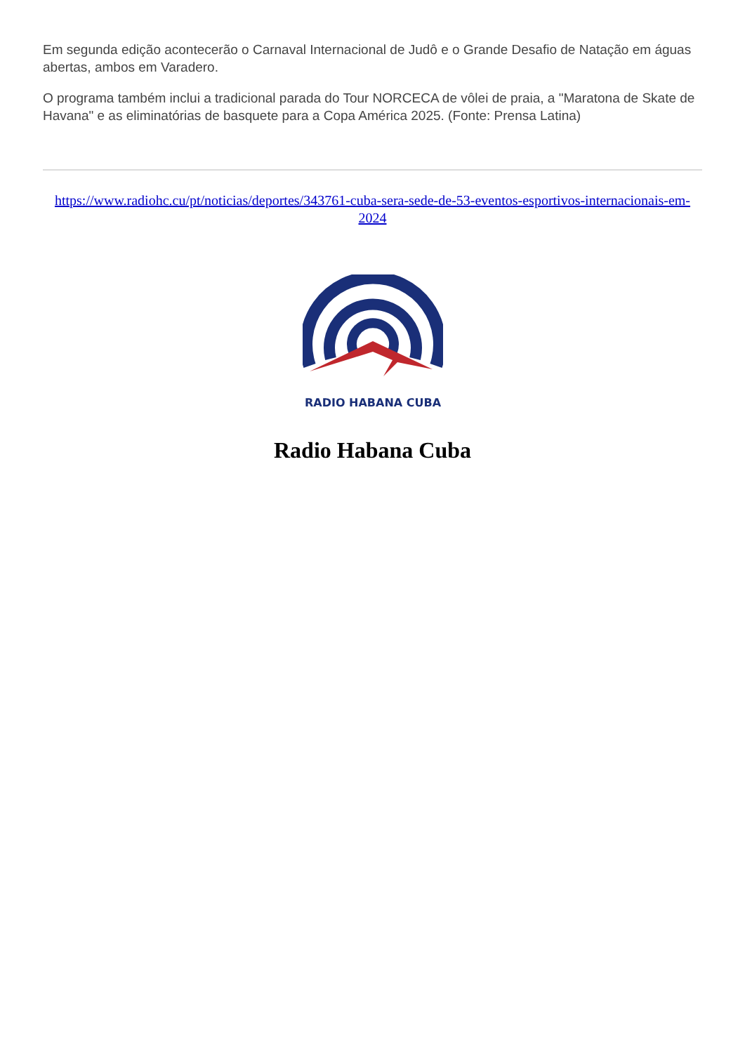Em segunda edição acontecerão o Carnaval Internacional de Judô e o Grande Desafio de Natação em águas abertas, ambos em Varadero.
O programa também inclui a tradicional parada do Tour NORCECA de vôlei de praia, a "Maratona de Skate de Havana" e as eliminatórias de basquete para a Copa América 2025. (Fonte: Prensa Latina)
https://www.radiohc.cu/pt/noticias/deportes/343761-cuba-sera-sede-de-53-eventos-esportivos-internacionais-em-2024
RADIO HABANA CUBA
Radio Habana Cuba